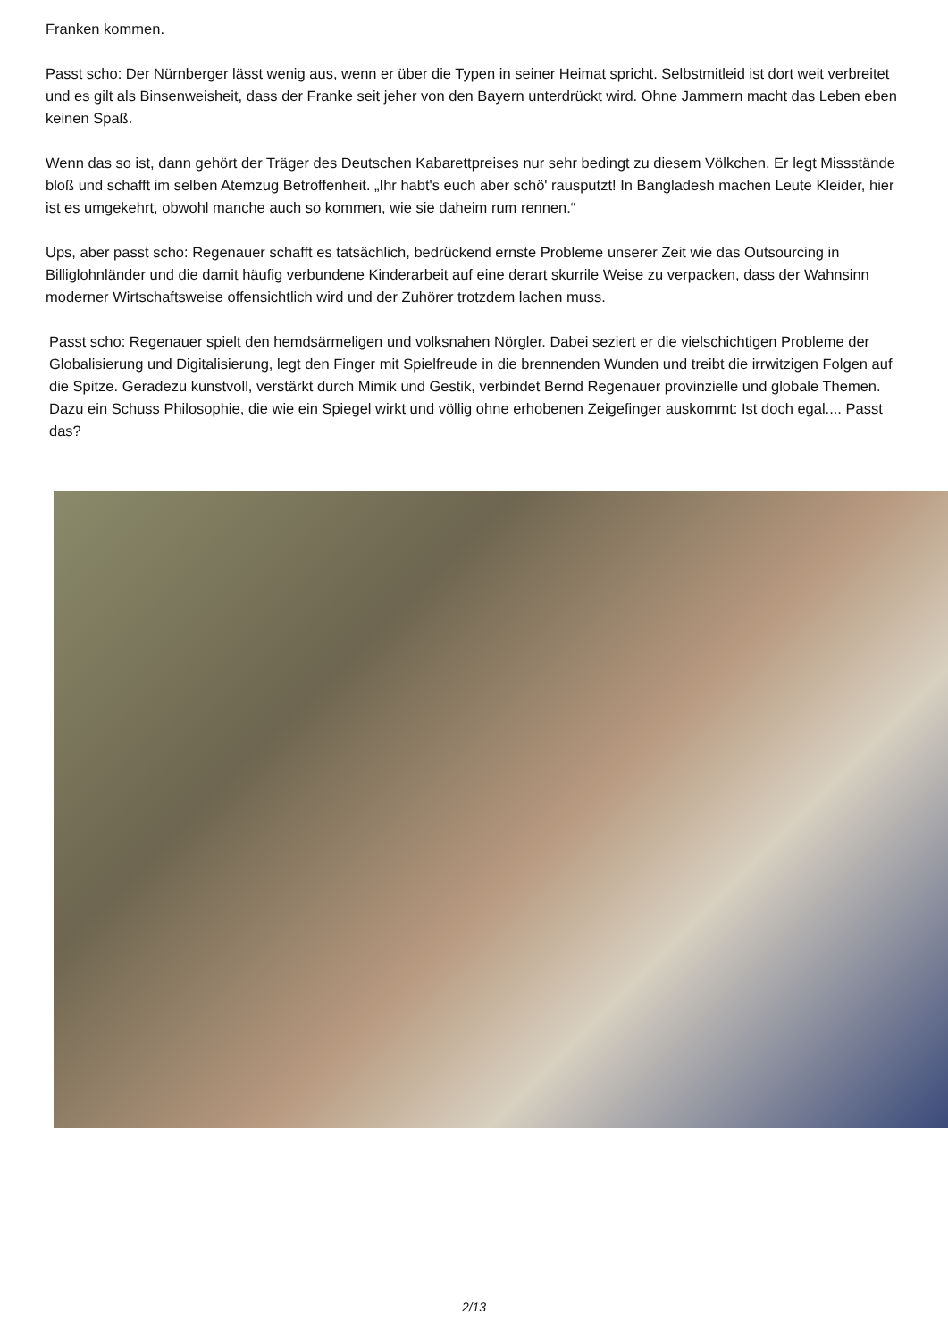Franken kommen.
Passt scho: Der Nürnberger lässt wenig aus, wenn er über die Typen in seiner Heimat spricht. Selbstmitleid ist dort weit verbreitet und es gilt als Binsenweisheit, dass der Franke seit jeher von den Bayern unterdrückt wird. Ohne Jammern macht das Leben eben keinen Spaß.
Wenn das so ist, dann gehört der Träger des Deutschen Kabarettpreises nur sehr bedingt zu diesem Völkchen. Er legt Missstände bloß und schafft im selben Atemzug Betroffenheit. „Ihr habt's euch aber schö' rausputzt! In Bangladesh machen Leute Kleider, hier ist es umgekehrt, obwohl manche auch so kommen, wie sie daheim rum rennen.“
Ups, aber passt scho: Regenauer schafft es tatsächlich, bedrückend ernste Probleme unserer Zeit wie das Outsourcing in Billiglohnländer und die damit häufig verbundene Kinderarbeit auf eine derart skurrile Weise zu verpacken, dass der Wahnsinn moderner Wirtschaftsweise offensichtlich wird und der Zuhörer trotzdem lachen muss.
Passt scho: Regenauer spielt den hemdsärmeligen und volksnahen Nörgler. Dabei seziert er die vielschichtigen Probleme der Globalisierung und Digitalisierung, legt den Finger mit Spielfreude in die brennenden Wunden und treibt die irrwitzigen Folgen auf die Spitze. Geradezu kunstvoll, verstärkt durch Mimik und Gestik, verbindet Bernd Regenauer provinzielle und globale Themen. Dazu ein Schuss Philosophie, die wie ein Spiegel wirkt und völlig ohne erhobenen Zeigefinger auskommt: Ist doch egal.... Passt das?
2/13